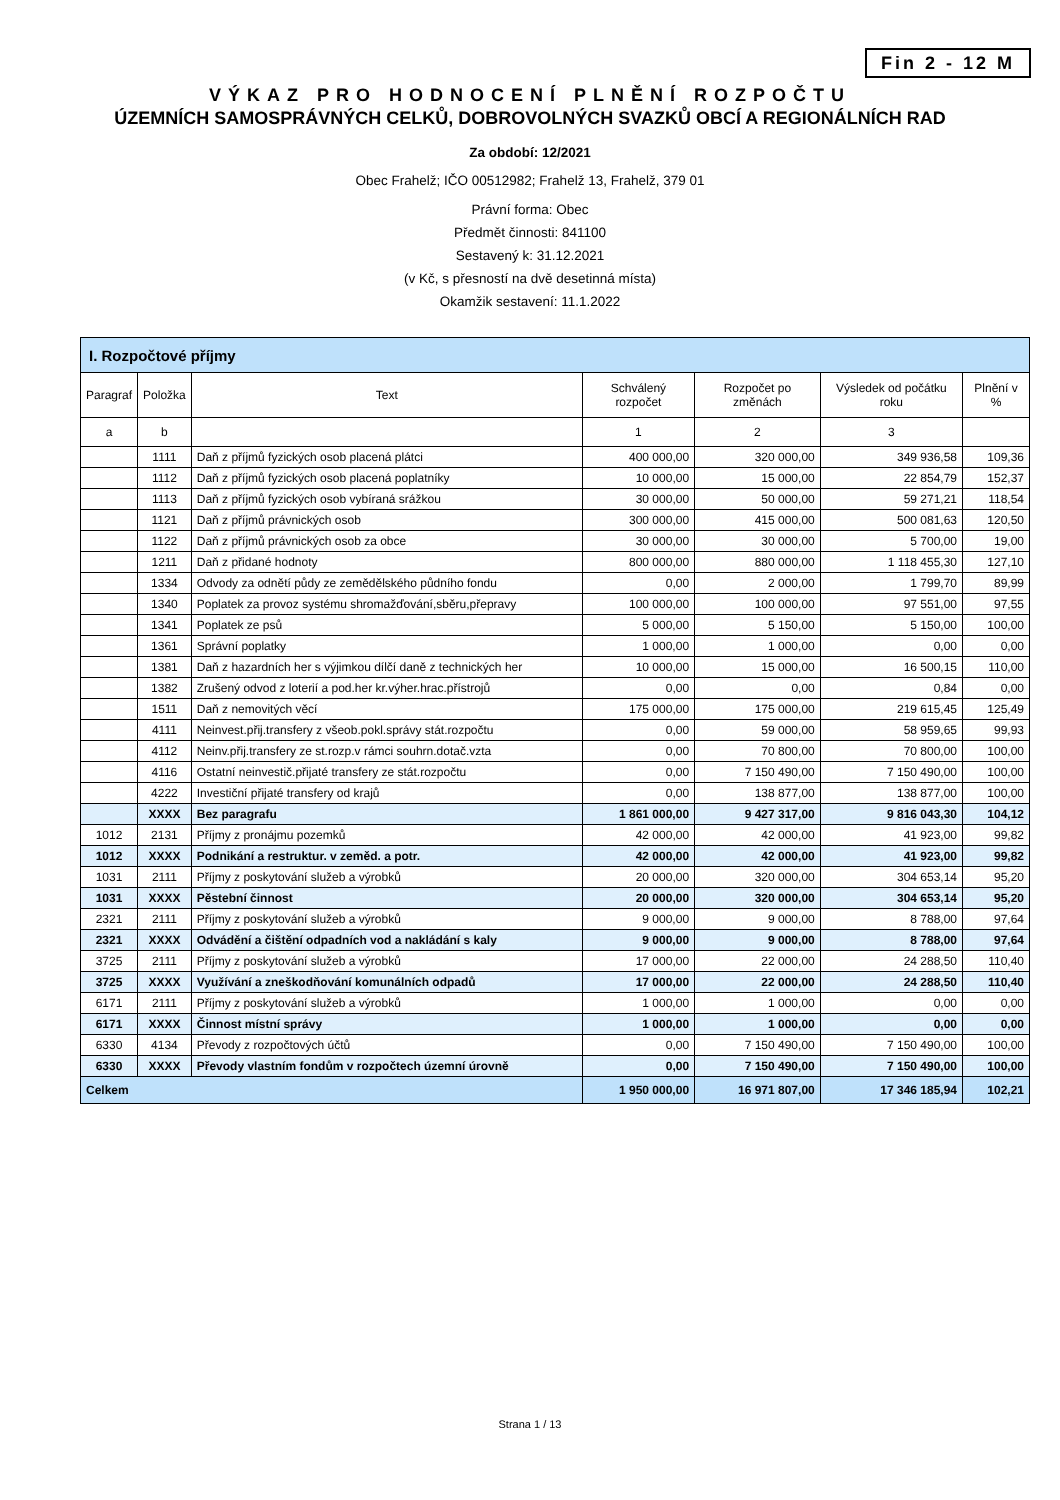Fin 2 - 12 M
VÝKAZ PRO HODNOCENÍ PLNĚNÍ ROZPOČTU
ÚZEMNÍCH SAMOSPRÁVNÝCH CELKŮ, DOBROVOLNÝCH SVAZKŮ OBCÍ A REGIONÁLNÍCH RAD
Za období: 12/2021
Obec Frahelž; IČO 00512982; Frahelž 13, Frahelž, 379 01
Právní forma: Obec
Předmět činnosti: 841100
Sestavený k: 31.12.2021
(v Kč, s přesností na dvě desetinná místa)
Okamžik sestavení: 11.1.2022
| I. Rozpočtové příjmy | | | | | | |
| Paragraf | Položka | Text | Schválený rozpočet | Rozpočet po změnách | Výsledek od počátku roku | Plnění v % |
| a | b | | 1 | 2 | 3 | |
| | 1111 | Daň z příjmů fyzických osob placená plátci | 400 000,00 | 320 000,00 | 349 936,58 | 109,36 |
| | 1112 | Daň z příjmů fyzických osob placená poplatníky | 10 000,00 | 15 000,00 | 22 854,79 | 152,37 |
| | 1113 | Daň z příjmů fyzických osob vybíraná srážkou | 30 000,00 | 50 000,00 | 59 271,21 | 118,54 |
| | 1121 | Daň z příjmů právnických osob | 300 000,00 | 415 000,00 | 500 081,63 | 120,50 |
| | 1122 | Daň z příjmů právnických osob za obce | 30 000,00 | 30 000,00 | 5 700,00 | 19,00 |
| | 1211 | Daň z přidané hodnoty | 800 000,00 | 880 000,00 | 1 118 455,30 | 127,10 |
| | 1334 | Odvody za odnětí půdy ze zemědělského půdního fondu | 0,00 | 2 000,00 | 1 799,70 | 89,99 |
| | 1340 | Poplatek za provoz systému shromažďování,sběru,přepravy | 100 000,00 | 100 000,00 | 97 551,00 | 97,55 |
| | 1341 | Poplatek ze psů | 5 000,00 | 5 150,00 | 5 150,00 | 100,00 |
| | 1361 | Správní poplatky | 1 000,00 | 1 000,00 | 0,00 | 0,00 |
| | 1381 | Daň z hazardních her s výjimkou dílčí daně z technických her | 10 000,00 | 15 000,00 | 16 500,15 | 110,00 |
| | 1382 | Zrušený odvod z loterií a pod.her kr.výher.hrac.přístrojů | 0,00 | 0,00 | 0,84 | 0,00 |
| | 1511 | Daň z nemovitých věcí | 175 000,00 | 175 000,00 | 219 615,45 | 125,49 |
| | 4111 | Neinvest.přij.transfery z všeob.pokl.správy stát.rozpočtu | 0,00 | 59 000,00 | 58 959,65 | 99,93 |
| | 4112 | Neinv.přij.transfery ze st.rozp.v rámci souhrn.dotač.vzta | 0,00 | 70 800,00 | 70 800,00 | 100,00 |
| | 4116 | Ostatní neinvestič.přijaté transfery ze stát.rozpočtu | 0,00 | 7 150 490,00 | 7 150 490,00 | 100,00 |
| | 4222 | Investiční přijaté transfery od krajů | 0,00 | 138 877,00 | 138 877,00 | 100,00 |
| | XXXX | Bez paragrafu | 1 861 000,00 | 9 427 317,00 | 9 816 043,30 | 104,12 |
| 1012 | 2131 | Příjmy z pronájmu pozemků | 42 000,00 | 42 000,00 | 41 923,00 | 99,82 |
| 1012 | XXXX | Podnikání a restruktur. v zeměd. a potr. | 42 000,00 | 42 000,00 | 41 923,00 | 99,82 |
| 1031 | 2111 | Příjmy z poskytování služeb a výrobků | 20 000,00 | 320 000,00 | 304 653,14 | 95,20 |
| 1031 | XXXX | Pěstební činnost | 20 000,00 | 320 000,00 | 304 653,14 | 95,20 |
| 2321 | 2111 | Příjmy z poskytování služeb a výrobků | 9 000,00 | 9 000,00 | 8 788,00 | 97,64 |
| 2321 | XXXX | Odvádění a čištění odpadních vod a nakládání s kaly | 9 000,00 | 9 000,00 | 8 788,00 | 97,64 |
| 3725 | 2111 | Příjmy z poskytování služeb a výrobků | 17 000,00 | 22 000,00 | 24 288,50 | 110,40 |
| 3725 | XXXX | Využívání a zneškodňování komunálních odpadů | 17 000,00 | 22 000,00 | 24 288,50 | 110,40 |
| 6171 | 2111 | Příjmy z poskytování služeb a výrobků | 1 000,00 | 1 000,00 | 0,00 | 0,00 |
| 6171 | XXXX | Činnost místní správy | 1 000,00 | 1 000,00 | 0,00 | 0,00 |
| 6330 | 4134 | Převody z rozpočtových účtů | 0,00 | 7 150 490,00 | 7 150 490,00 | 100,00 |
| 6330 | XXXX | Převody vlastním fondům v rozpočtech územní úrovně | 0,00 | 7 150 490,00 | 7 150 490,00 | 100,00 |
| Celkem | | | 1 950 000,00 | 16 971 807,00 | 17 346 185,94 | 102,21 |
Strana 1 / 13